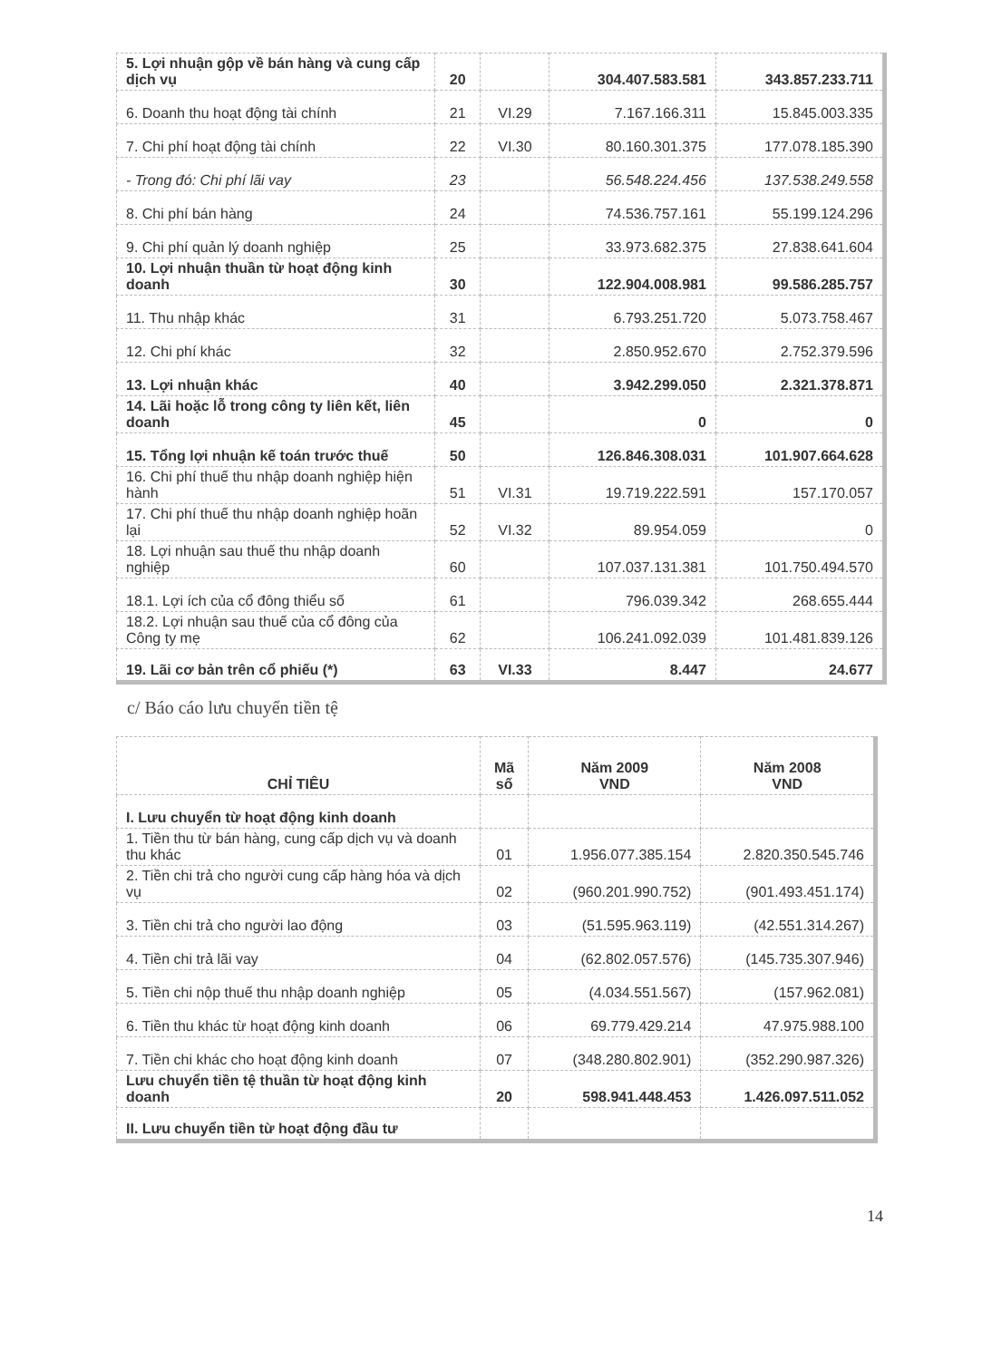| 5. Lợi nhuận gộp về bán hàng và cung cấp dịch vụ | 20 | | 304.407.583.581 | 343.857.233.711 |
| 6. Doanh thu hoạt động tài chính | 21 | VI.29 | 7.167.166.311 | 15.845.003.335 |
| 7. Chi phí hoạt động tài chính | 22 | VI.30 | 80.160.301.375 | 177.078.185.390 |
| - Trong đó: Chi phí lãi vay | 23 | | 56.548.224.456 | 137.538.249.558 |
| 8. Chi phí bán hàng | 24 | | 74.536.757.161 | 55.199.124.296 |
| 9. Chi phí quản lý doanh nghiệp | 25 | | 33.973.682.375 | 27.838.641.604 |
| 10. Lợi nhuận thuần từ hoạt động kinh doanh | 30 | | 122.904.008.981 | 99.586.285.757 |
| 11. Thu nhập khác | 31 | | 6.793.251.720 | 5.073.758.467 |
| 12. Chi phí khác | 32 | | 2.850.952.670 | 2.752.379.596 |
| 13. Lợi nhuận khác | 40 | | 3.942.299.050 | 2.321.378.871 |
| 14. Lãi hoặc lỗ trong công ty liên kết, liên doanh | 45 | | 0 | 0 |
| 15. Tổng lợi nhuận kế toán trước thuế | 50 | | 126.846.308.031 | 101.907.664.628 |
| 16. Chi phí thuế thu nhập doanh nghiệp hiện hành | 51 | VI.31 | 19.719.222.591 | 157.170.057 |
| 17. Chi phí thuế thu nhập doanh nghiệp hoãn lại | 52 | VI.32 | 89.954.059 | 0 |
| 18. Lợi nhuận sau thuế thu nhập doanh nghiệp | 60 | | 107.037.131.381 | 101.750.494.570 |
| 18.1. Lợi ích của cổ đông thiểu số | 61 | | 796.039.342 | 268.655.444 |
| 18.2. Lợi nhuận sau thuế của cổ đông của Công ty mẹ | 62 | | 106.241.092.039 | 101.481.839.126 |
| 19. Lãi cơ bản trên cổ phiếu (*) | 63 | VI.33 | 8.447 | 24.677 |
c/ Báo cáo lưu chuyển tiền tệ
| CHỈ TIÊU | Mã số | Năm 2009 VND | Năm 2008 VND |
| --- | --- | --- | --- |
| I. Lưu chuyển từ hoạt động kinh doanh | | | |
| 1. Tiền thu từ bán hàng, cung cấp dịch vụ và doanh thu khác | 01 | 1.956.077.385.154 | 2.820.350.545.746 |
| 2. Tiền chi trả cho người cung cấp hàng hóa và dịch vụ | 02 | (960.201.990.752) | (901.493.451.174) |
| 3. Tiền chi trả cho người lao động | 03 | (51.595.963.119) | (42.551.314.267) |
| 4. Tiền chi trả lãi vay | 04 | (62.802.057.576) | (145.735.307.946) |
| 5. Tiền chi nộp thuế thu nhập doanh nghiệp | 05 | (4.034.551.567) | (157.962.081) |
| 6. Tiền thu khác từ hoạt động kinh doanh | 06 | 69.779.429.214 | 47.975.988.100 |
| 7. Tiền chi khác cho hoạt động kinh doanh | 07 | (348.280.802.901) | (352.290.987.326) |
| Lưu chuyển tiền tệ thuần từ hoạt động kinh doanh | 20 | 598.941.448.453 | 1.426.097.511.052 |
| II. Lưu chuyển tiền từ hoạt động đầu tư | | | |
14